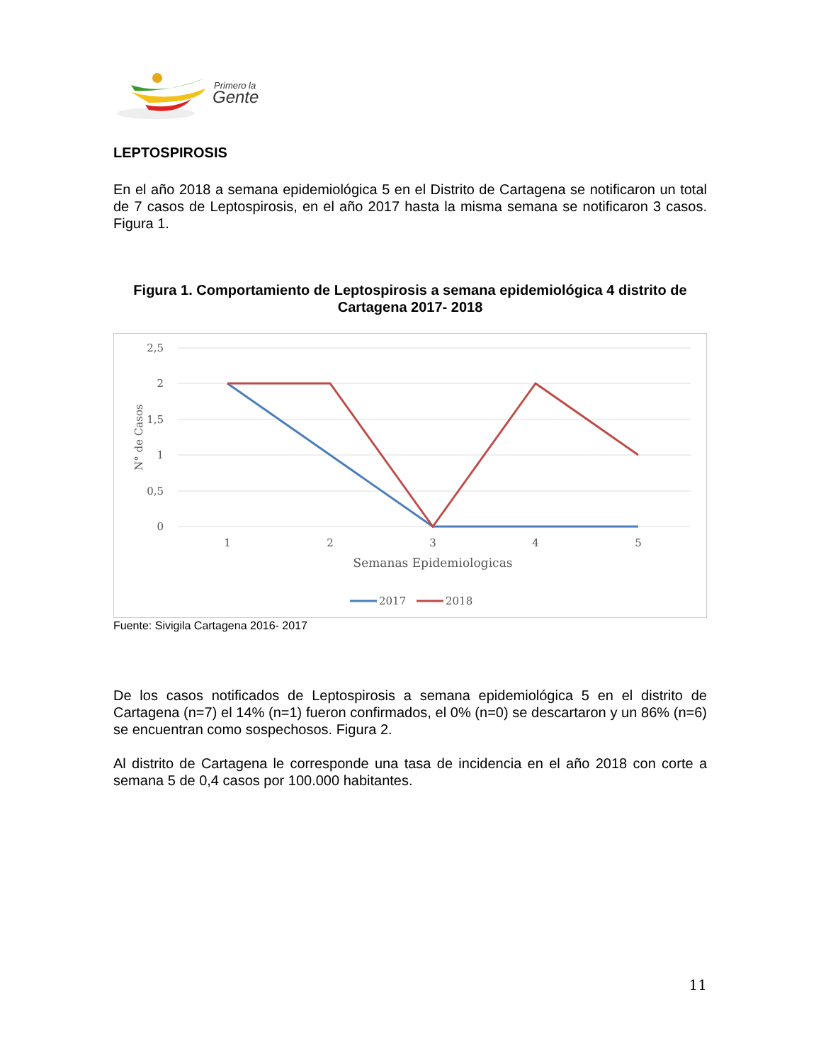Primero la
Gente
LEPTOSPIROSIS
En el año 2018 a semana epidemiológica 5 en el Distrito de Cartagena se notificaron un total de 7 casos de Leptospirosis, en el año 2017 hasta la misma semana se notificaron 3 casos. Figura 1.
Figura 1. Comportamiento de Leptospirosis a semana epidemiológica 4 distrito de Cartagena 2017- 2018
2,5
2
1,5
1
0,5
0
N° de Casos
1
2
3
4
5
Semanas Epidemiologicas
2017
2018
Fuente: Sivigila Cartagena 2016- 2017
De los casos notificados de Leptospirosis a semana epidemiológica 5 en el distrito de Cartagena (n=7) el 14% (n=1) fueron confirmados, el 0% (n=0) se descartaron y un 86% (n=6) se encuentran como sospechosos. Figura 2.
Al distrito de Cartagena le corresponde una tasa de incidencia en el año 2018 con corte a semana 5 de 0,4 casos por 100.000 habitantes.
11